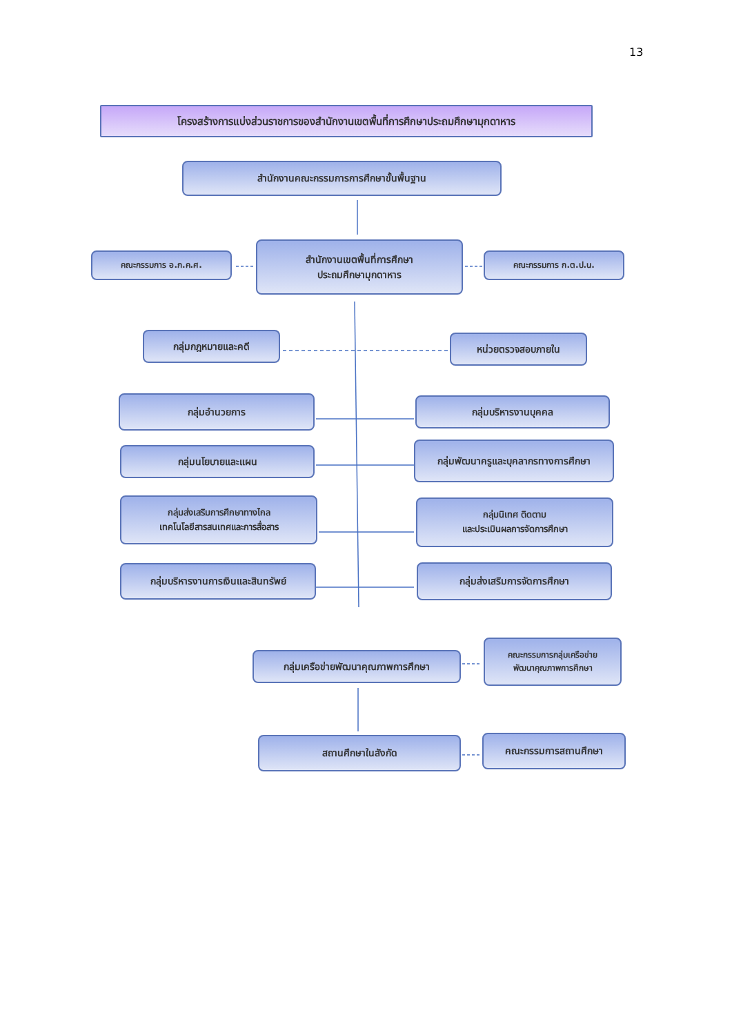13
โครงสร้างการแบ่งส่วนราชการของสำนักงานเขตพื้นที่การศึกษาประถมศึกษามุกดาหาร
สำนักงานคณะกรรมการการศึกษาขั้นพื้นฐาน
คณะกรรมการ อ.ก.ค.ศ.
สำนักงานเขตพื้นที่การศึกษา
ประถมศึกษามุกดาหาร
คณะกรรมการ ก.ต.ป.น.
กลุ่มกฎหมายและคดี หน่วยตรวจสอบภายใน
กลุ่มอำนวยการ กลุ่มบริหารงานบุคคล
กลุ่มนโยบายและแผน กลุ่มพัฒนาครูและบุคลากรทางการศึกษา
กลุ่มส่งเสริมการศึกษาทางไกล
เทคโนโลยีสารสนเทศและการสื่อสาร
กลุ่มนิเทศ ติดตาม
และประเมินผลการจัดการศึกษา
กลุ่มบริหารงานการเงินและสินทรัพย์ กลุ่มส่งเสริมการจัดการศึกษา
กลุ่มเครือข่ายพัฒนาคุณภาพการศึกษา
คณะกรรมการกลุ่มเครือข่าย
พัฒนาคุณภาพการศึกษา
สถานศึกษาในสังกัด คณะกรรมการสถานศึกษา